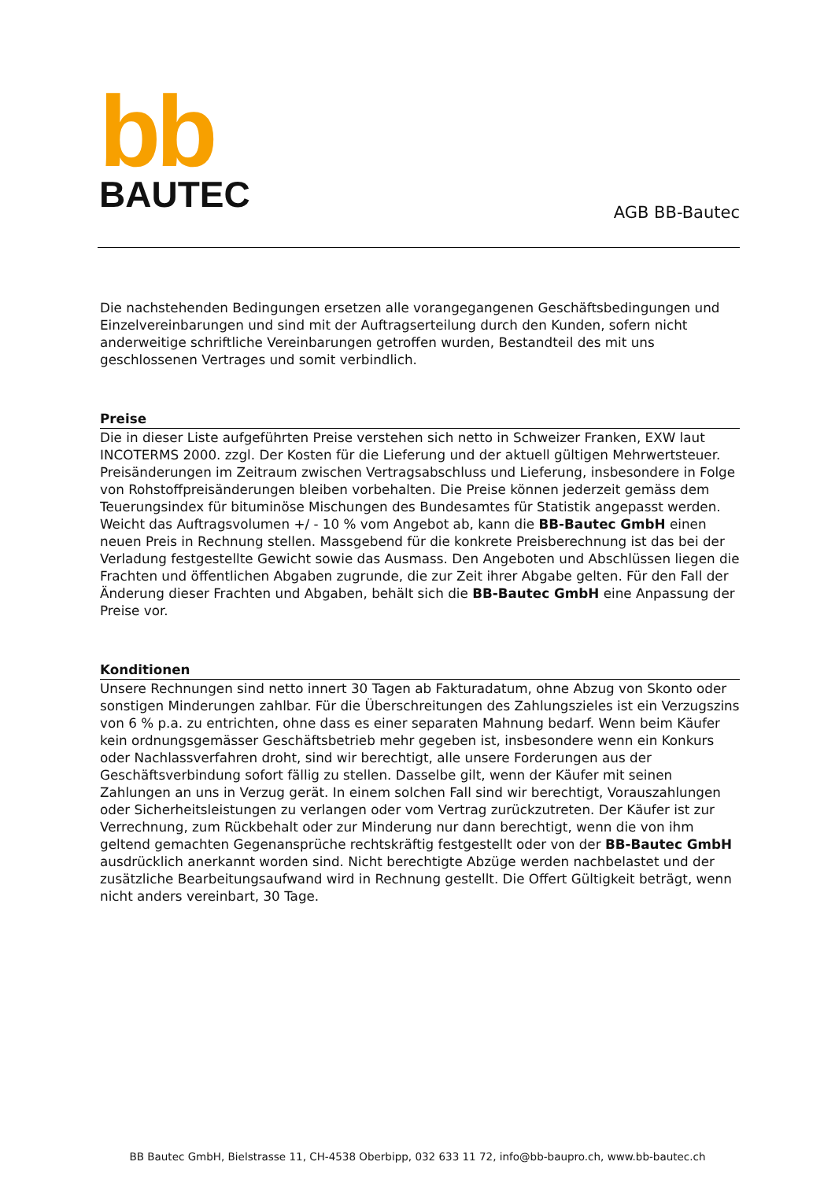bb
BAUTEC
AGB BB-Bautec
Die nachstehenden Bedingungen ersetzen alle vorangegangenen Geschäftsbedingungen und Einzelvereinbarungen und sind mit der Auftragserteilung durch den Kunden, sofern nicht anderweitige schriftliche Vereinbarungen getroffen wurden, Bestandteil des mit uns geschlossenen Vertrages und somit verbindlich.
Preise
Die in dieser Liste aufgeführten Preise verstehen sich netto in Schweizer Franken, EXW laut INCOTERMS 2000. zzgl. Der Kosten für die Lieferung und der aktuell gültigen Mehrwertsteuer. Preisänderungen im Zeitraum zwischen Vertragsabschluss und Lieferung, insbesondere in Folge von Rohstoffpreisänderungen bleiben vorbehalten. Die Preise können jederzeit gemäss dem Teuerungsindex für bituminöse Mischungen des Bundesamtes für Statistik angepasst werden. Weicht das Auftragsvolumen +/ - 10 % vom Angebot ab, kann die BB-Bautec GmbH einen neuen Preis in Rechnung stellen. Massgebend für die konkrete Preisberechnung ist das bei der Verladung festgestellte Gewicht sowie das Ausmass. Den Angeboten und Abschlüssen liegen die Frachten und öffentlichen Abgaben zugrunde, die zur Zeit ihrer Abgabe gelten. Für den Fall der Änderung dieser Frachten und Abgaben, behält sich die BB-Bautec GmbH eine Anpassung der Preise vor.
Konditionen
Unsere Rechnungen sind netto innert 30 Tagen ab Fakturadatum, ohne Abzug von Skonto oder sonstigen Minderungen zahlbar. Für die Überschreitungen des Zahlungszieles ist ein Verzugszins von 6 % p.a. zu entrichten, ohne dass es einer separaten Mahnung bedarf. Wenn beim Käufer kein ordnungsgemässer Geschäftsbetrieb mehr gegeben ist, insbesondere wenn ein Konkurs oder Nachlassverfahren droht, sind wir berechtigt, alle unsere Forderungen aus der Geschäftsverbindung sofort fällig zu stellen. Dasselbe gilt, wenn der Käufer mit seinen Zahlungen an uns in Verzug gerät. In einem solchen Fall sind wir berechtigt, Vorauszahlungen oder Sicherheitsleistungen zu verlangen oder vom Vertrag zurückzutreten. Der Käufer ist zur Verrechnung, zum Rückbehalt oder zur Minderung nur dann berechtigt, wenn die von ihm geltend gemachten Gegenansprüche rechtskräftig festgestellt oder von der BB-Bautec GmbH ausdrücklich anerkannt worden sind. Nicht berechtigte Abzüge werden nachbelastet und der zusätzliche Bearbeitungsaufwand wird in Rechnung gestellt. Die Offert Gültigkeit beträgt, wenn nicht anders vereinbart, 30 Tage.
BB Bautec GmbH, Bielstrasse 11, CH-4538 Oberbipp, 032 633 11 72, info@bb-baupro.ch, www.bb-bautec.ch